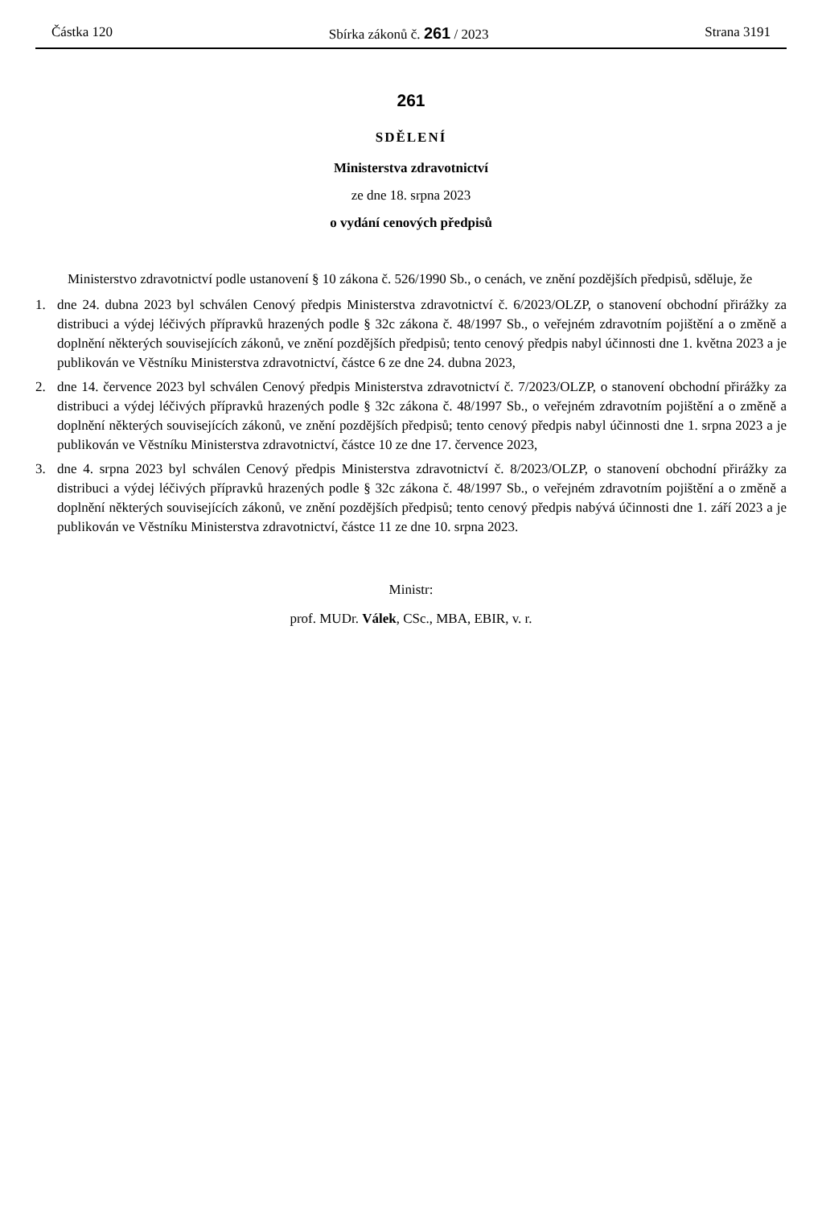Částka 120 Sbírka zákonů č. 261 / 2023 Strana 3191
261
SDĚLENÍ
Ministerstva zdravotnictví
ze dne 18. srpna 2023
o vydání cenových předpisů
Ministerstvo zdravotnictví podle ustanovení § 10 zákona č. 526/1990 Sb., o cenách, ve znění pozdějších předpisů, sděluje, že
1. dne 24. dubna 2023 byl schválen Cenový předpis Ministerstva zdravotnictví č. 6/2023/OLZP, o stanovení obchodní přirážky za distribuci a výdej léčivých přípravků hrazených podle § 32c zákona č. 48/1997 Sb., o veřejném zdravotním pojištění a o změně a doplnění některých souvisejících zákonů, ve znění pozdějších předpisů; tento cenový předpis nabyl účinnosti dne 1. května 2023 a je publikován ve Věstníku Ministerstva zdravotnictví, částce 6 ze dne 24. dubna 2023,
2. dne 14. července 2023 byl schválen Cenový předpis Ministerstva zdravotnictví č. 7/2023/OLZP, o stanovení obchodní přirážky za distribuci a výdej léčivých přípravků hrazených podle § 32c zákona č. 48/1997 Sb., o veřejném zdravotním pojištění a o změně a doplnění některých souvisejících zákonů, ve znění pozdějších předpisů; tento cenový předpis nabyl účinnosti dne 1. srpna 2023 a je publikován ve Věstníku Ministerstva zdravotnictví, částce 10 ze dne 17. července 2023,
3. dne 4. srpna 2023 byl schválen Cenový předpis Ministerstva zdravotnictví č. 8/2023/OLZP, o stanovení obchodní přirážky za distribuci a výdej léčivých přípravků hrazených podle § 32c zákona č. 48/1997 Sb., o veřejném zdravotním pojištění a o změně a doplnění některých souvisejících zákonů, ve znění pozdějších předpisů; tento cenový předpis nabývá účinnosti dne 1. září 2023 a je publikován ve Věstníku Ministerstva zdravotnictví, částce 11 ze dne 10. srpna 2023.
Ministr:
prof. MUDr. Válek, CSc., MBA, EBIR, v. r.